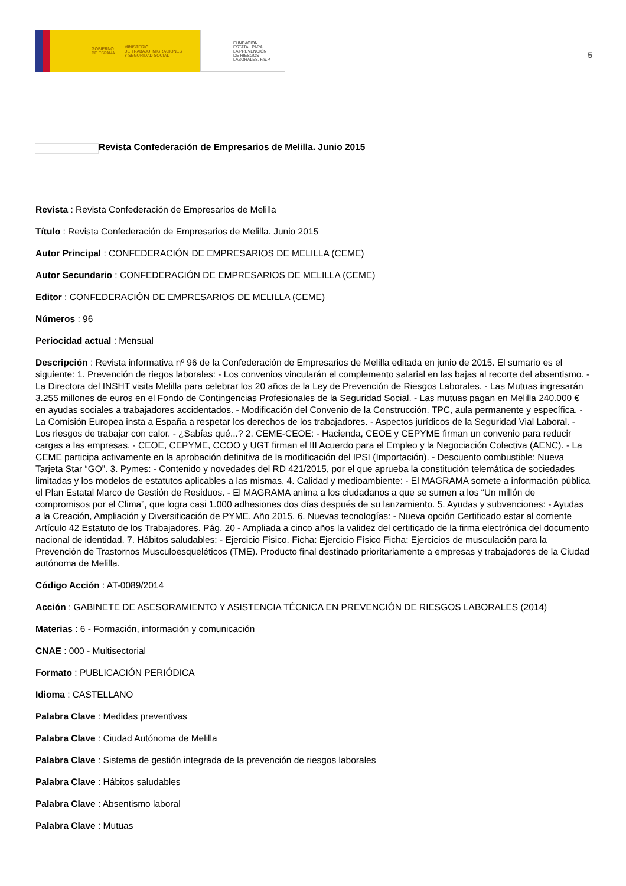GOBIERNO
DE ESPAÑA MINISTERIO
DE TRABAJO, MIGRACIONES
Y SEGURIDAD SOCIAL
FUNDACIÓN
ESTATAL PARA
LA PREVENCIÓN
DE RIESGOS
LABORALES, F.S.P.
5
Revista Confederación de Empresarios de Melilla. Junio 2015
Revista : Revista Confederación de Empresarios de Melilla
Título : Revista Confederación de Empresarios de Melilla. Junio 2015
Autor Principal : CONFEDERACIÓN DE EMPRESARIOS DE MELILLA (CEME)
Autor Secundario : CONFEDERACIÓN DE EMPRESARIOS DE MELILLA (CEME)
Editor : CONFEDERACIÓN DE EMPRESARIOS DE MELILLA (CEME)
Números : 96
Periocidad actual : Mensual
Descripción : Revista informativa nº 96 de la Confederación de Empresarios de Melilla editada en junio de 2015. El sumario es el siguiente: 1. Prevención de riegos laborales: - Los convenios vincularán el complemento salarial en las bajas al recorte del absentismo. - La Directora del INSHT visita Melilla para celebrar los 20 años de la Ley de Prevención de Riesgos Laborales. - Las Mutuas ingresarán 3.255 millones de euros en el Fondo de Contingencias Profesionales de la Seguridad Social. - Las mutuas pagan en Melilla 240.000 € en ayudas sociales a trabajadores accidentados. - Modificación del Convenio de la Construcción. TPC, aula permanente y específica. - La Comisión Europea insta a España a respetar los derechos de los trabajadores. - Aspectos jurídicos de la Seguridad Vial Laboral. - Los riesgos de trabajar con calor. - ¿Sabías qué...? 2. CEME-CEOE: - Hacienda, CEOE y CEPYME firman un convenio para reducir cargas a las empresas. - CEOE, CEPYME, CCOO y UGT firman el III Acuerdo para el Empleo y la Negociación Colectiva (AENC). - La CEME participa activamente en la aprobación definitiva de la modificación del IPSI (Importación). - Descuento combustible: Nueva Tarjeta Star “GO”. 3. Pymes: - Contenido y novedades del RD 421/2015, por el que aprueba la constitución telemática de sociedades limitadas y los modelos de estatutos aplicables a las mismas. 4. Calidad y medioambiente: - El MAGRAMA somete a información pública el Plan Estatal Marco de Gestión de Residuos. - El MAGRAMA anima a los ciudadanos a que se sumen a los “Un millón de compromisos por el Clima”, que logra casi 1.000 adhesiones dos días después de su lanzamiento. 5. Ayudas y subvenciones: - Ayudas a la Creación, Ampliación y Diversificación de PYME. Año 2015. 6. Nuevas tecnologías: - Nueva opción Certificado estar al corriente Artículo 42 Estatuto de los Trabajadores. Pág. 20 - Ampliada a cinco años la validez del certificado de la firma electrónica del documento nacional de identidad. 7. Hábitos saludables: - Ejercicio Físico. Ficha: Ejercicio Físico Ficha: Ejercicios de musculación para la Prevención de Trastornos Musculoesqueléticos (TME). Producto final destinado prioritariamente a empresas y trabajadores de la Ciudad autónoma de Melilla.
Código Acción : AT-0089/2014
Acción : GABINETE DE ASESORAMIENTO Y ASISTENCIA TÉCNICA EN PREVENCIÓN DE RIESGOS LABORALES (2014)
Materias : 6 - Formación, información y comunicación
CNAE : 000 - Multisectorial
Formato : PUBLICACIÓN PERIÓDICA
Idioma : CASTELLANO
Palabra Clave : Medidas preventivas
Palabra Clave : Ciudad Autónoma de Melilla
Palabra Clave : Sistema de gestión integrada de la prevención de riesgos laborales
Palabra Clave : Hábitos saludables
Palabra Clave : Absentismo laboral
Palabra Clave : Mutuas